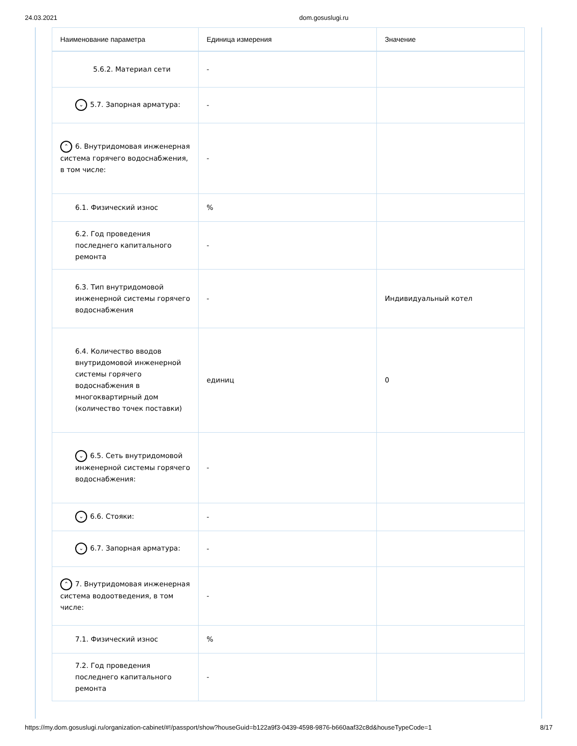24.03.2021 dom.gosuslugi.ru
| Наименование параметра | Единица измерения | Значение |
| --- | --- | --- |
| 5.6.2. Материал сети | - | |
| ⌄ 5.7. Запорная арматура: | - | |
| ⌃ 6. Внутридомовая инженерная система горячего водоснабжения, в том числе: | - | |
| 6.1. Физический износ | % | |
| 6.2. Год проведения последнего капитального ремонта | - | |
| 6.3. Тип внутридомовой инженерной системы горячего водоснабжения | - | Индивидуальный котел |
| 6.4. Количество вводов внутридомовой инженерной системы горячего водоснабжения в многоквартирный дом (количество точек поставки) | единиц | 0 |
| ⌄ 6.5. Сеть внутридомовой инженерной системы горячего водоснабжения: | - | |
| ⌄ 6.6. Стояки: | - | |
| ⌄ 6.7. Запорная арматура: | - | |
| ⌃ 7. Внутридомовая инженерная система водоотведения, в том числе: | - | |
| 7.1. Физический износ | % | |
| 7.2. Год проведения последнего капитального ремонта | - | |
https://my.dom.gosuslugi.ru/organization-cabinet/#!/passport/show?houseGuid=b122a9f3-0439-4598-9876-b660aaf32c8d&houseTypeCode=1 8/17